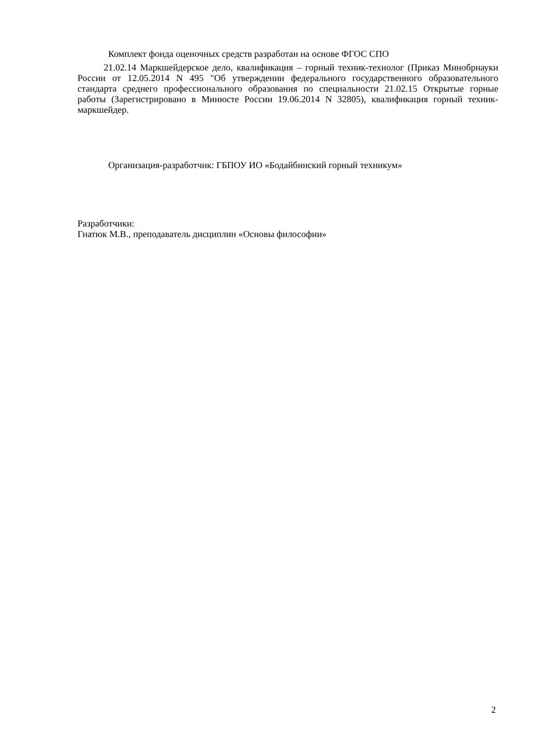Комплект фонда оценочных средств разработан на основе ФГОС СПО
21.02.14 Маркшейдерское дело, квалификация – горный техник-технолог (Приказ Минобрнауки России от 12.05.2014 N 495 "Об утверждении федерального государственного образовательного стандарта среднего профессионального образования по специальности 21.02.15 Открытые горные работы (Зарегистрировано в Минюсте России 19.06.2014 N 32805), квалификация горный техник-маркшейдер.
Организация-разработчик: ГБПОУ ИО «Бодайбинский горный техникум»
Разработчики:
Гнатюк М.В., преподаватель дисциплин «Основы философии»
2